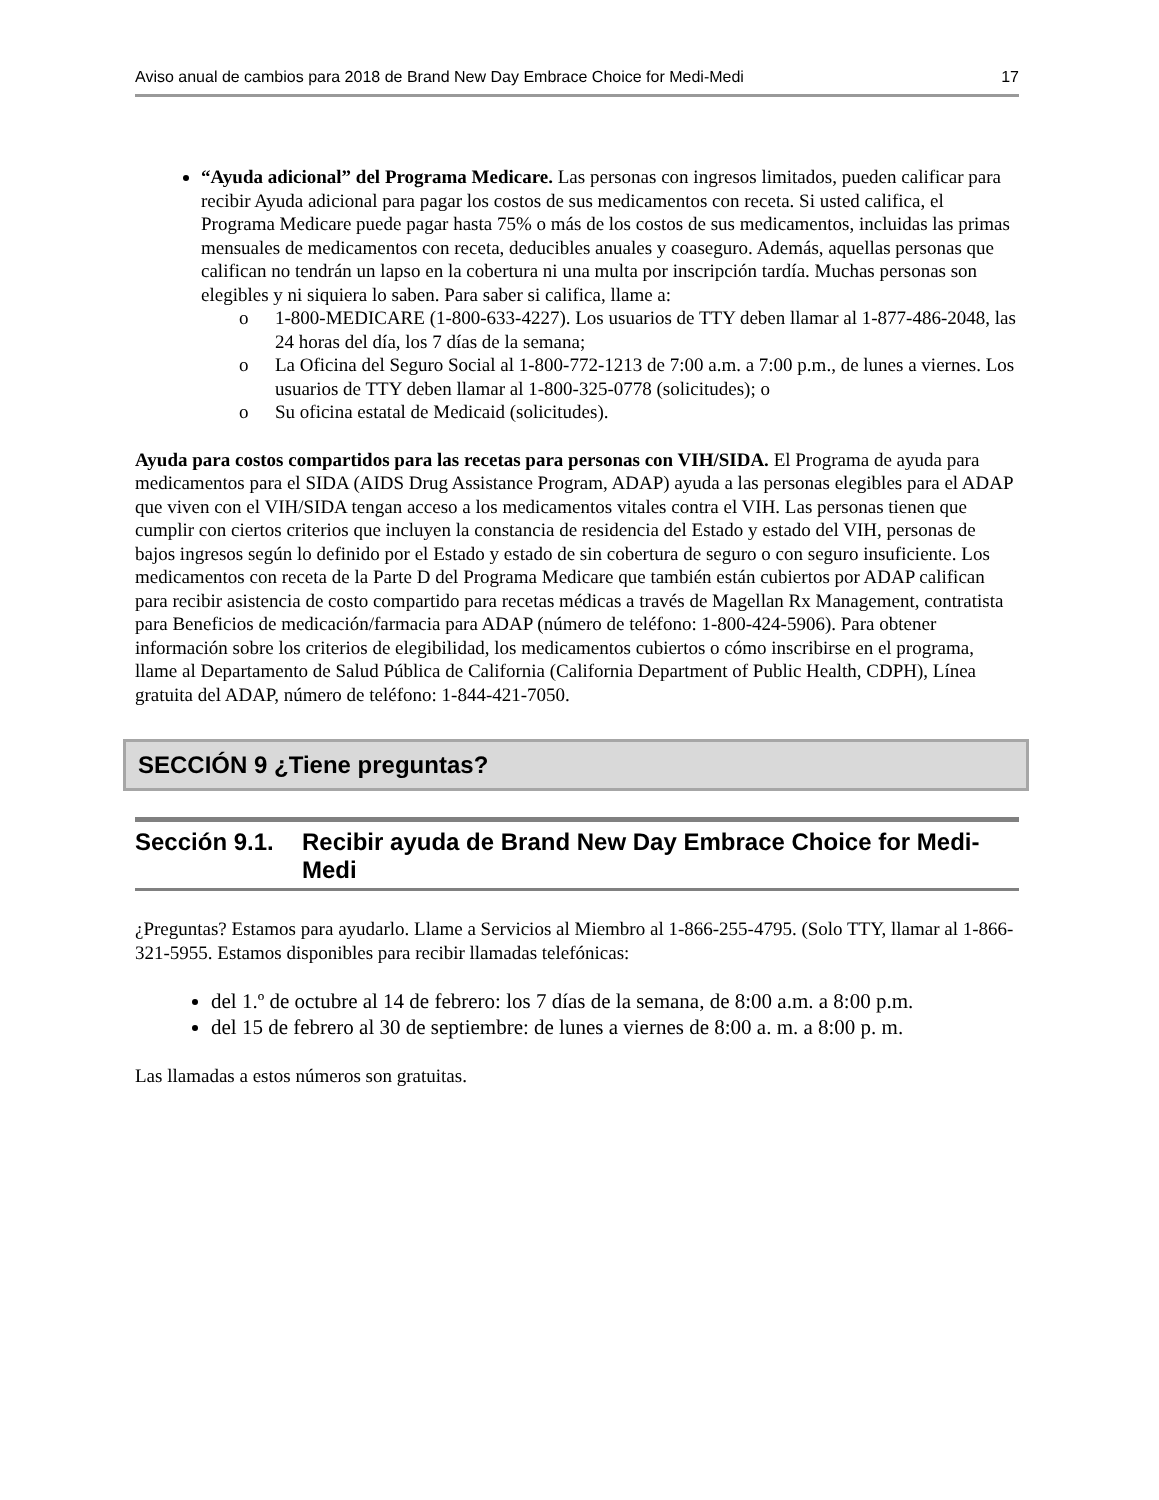Aviso anual de cambios para 2018 de Brand New Day Embrace Choice for Medi-Medi 17
“Ayuda adicional” del Programa Medicare. Las personas con ingresos limitados, pueden calificar para recibir Ayuda adicional para pagar los costos de sus medicamentos con receta. Si usted califica, el Programa Medicare puede pagar hasta 75% o más de los costos de sus medicamentos, incluidas las primas mensuales de medicamentos con receta, deducibles anuales y coaseguro. Además, aquellas personas que califican no tendrán un lapso en la cobertura ni una multa por inscripción tardía. Muchas personas son elegibles y ni siquiera lo saben. Para saber si califica, llame a:
o 1-800-MEDICARE (1-800-633-4227). Los usuarios de TTY deben llamar al 1-877-486-2048, las 24 horas del día, los 7 días de la semana;
o La Oficina del Seguro Social al 1-800-772-1213 de 7:00 a.m. a 7:00 p.m., de lunes a viernes. Los usuarios de TTY deben llamar al 1-800-325-0778 (solicitudes); o
o Su oficina estatal de Medicaid (solicitudes).
Ayuda para costos compartidos para las recetas para personas con VIH/SIDA. El Programa de ayuda para medicamentos para el SIDA (AIDS Drug Assistance Program, ADAP) ayuda a las personas elegibles para el ADAP que viven con el VIH/SIDA tengan acceso a los medicamentos vitales contra el VIH. Las personas tienen que cumplir con ciertos criterios que incluyen la constancia de residencia del Estado y estado del VIH, personas de bajos ingresos según lo definido por el Estado y estado de sin cobertura de seguro o con seguro insuficiente. Los medicamentos con receta de la Parte D del Programa Medicare que también están cubiertos por ADAP califican para recibir asistencia de costo compartido para recetas médicas a través de Magellan Rx Management, contratista para Beneficios de medicación/farmacia para ADAP (número de teléfono: 1-800-424-5906). Para obtener información sobre los criterios de elegibilidad, los medicamentos cubiertos o cómo inscribirse en el programa, llame al Departamento de Salud Pública de California (California Department of Public Health, CDPH), Línea gratuita del ADAP, número de teléfono: 1-844-421-7050.
SECCIÓN 9 ¿Tiene preguntas?
Sección 9.1. Recibir ayuda de Brand New Day Embrace Choice for Medi-Medi
¿Preguntas? Estamos para ayudarlo. Llame a Servicios al Miembro al 1-866-255-4795. (Solo TTY, llamar al 1-866-321-5955. Estamos disponibles para recibir llamadas telefónicas:
del 1.º de octubre al 14 de febrero: los 7 días de la semana, de 8:00 a.m. a 8:00 p.m.
del 15 de febrero al 30 de septiembre: de lunes a viernes de 8:00 a. m. a 8:00 p. m.
Las llamadas a estos números son gratuitas.